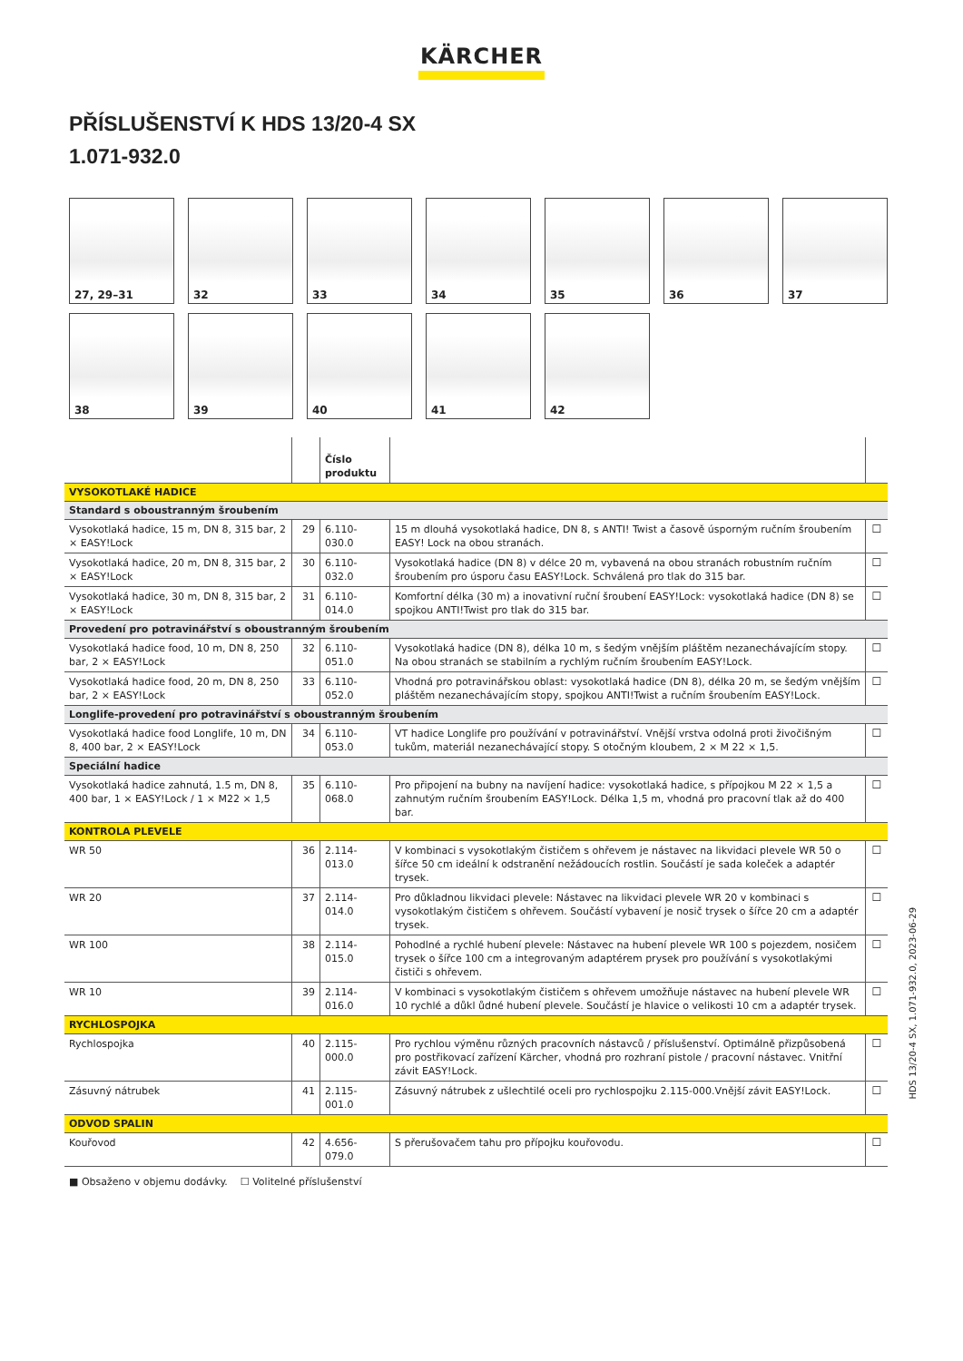KÄRCHER
PŘÍSLUŠENSTVÍ K HDS 13/20-4 SX
1.071-932.0
27, 29–31
32
33
34
35
36
37
38
39
40
41
42
| | | Číslo produktu | | |
| --- | --- | --- | --- | --- |
| VYSOKOTLAKÉ HADICE | | | | |
| Standard s oboustranným šroubením | | | | |
| Vysokotlaká hadice, 15 m, DN 8, 315 bar, 2 × EASY!Lock | 29 | 6.110-030.0 | 15 m dlouhá vysokotlaká hadice, DN 8, s ANTI! Twist a časově úsporným ručním šroubením EASY! Lock na obou stranách. | ☐ |
| Vysokotlaká hadice, 20 m, DN 8, 315 bar, 2 × EASY!Lock | 30 | 6.110-032.0 | Vysokotlaká hadice (DN 8) v délce 20 m, vybavená na obou stranách robustním ručním šroubením pro úsporu času EASY!Lock. Schválená pro tlak do 315 bar. | ☐ |
| Vysokotlaká hadice, 30 m, DN 8, 315 bar, 2 × EASY!Lock | 31 | 6.110-014.0 | Komfortní délka (30 m) a inovativní ruční šroubení EASY!Lock: vysokotlaká hadice (DN 8) se spojkou ANTI!Twist pro tlak do 315 bar. | ☐ |
| Provedení pro potravinářství s oboustranným šroubením | | | | |
| Vysokotlaká hadice food, 10 m, DN 8, 250 bar, 2 × EASY!Lock | 32 | 6.110-051.0 | Vysokotlaká hadice (DN 8), délka 10 m, s šedým vnějším pláštěm nezanechávajícím stopy. Na obou stranách se stabilním a rychlým ručním šroubením EASY!Lock. | ☐ |
| Vysokotlaká hadice food, 20 m, DN 8, 250 bar, 2 × EASY!Lock | 33 | 6.110-052.0 | Vhodná pro potravinářskou oblast: vysokotlaká hadice (DN 8), délka 20 m, se šedým vnějším pláštěm nezanechávajícím stopy, spojkou ANTI!Twist a ručním šroubením EASY!Lock. | ☐ |
| Longlife-provedení pro potravinářství s oboustranným šroubením | | | | |
| Vysokotlaká hadice food Longlife, 10 m, DN 8, 400 bar, 2 × EASY!Lock | 34 | 6.110-053.0 | VT hadice Longlife pro používání v potravinářství. Vnější vrstva odolná proti živočišným tukům, materiál nezanechávající stopy. S otočným kloubem, 2 × M 22 × 1,5. | ☐ |
| Speciální hadice | | | | |
| Vysokotlaká hadice zahnutá, 1.5 m, DN 8, 400 bar, 1 × EASY!Lock / 1 × M22 × 1,5 | 35 | 6.110-068.0 | Pro připojení na bubny na navíjení hadice: vysokotlaká hadice, s přípojkou M 22 × 1,5 a zahnutým ručním šroubením EASY!Lock. Délka 1,5 m, vhodná pro pracovní tlak až do 400 bar. | ☐ |
| KONTROLA PLEVELE | | | | |
| WR 50 | 36 | 2.114-013.0 | V kombinaci s vysokotlakým čističem s ohřevem je nástavec na likvidaci plevele WR 50 o šířce 50 cm ideální k odstranění nežádoucích rostlin. Součástí je sada koleček a adaptér trysek. | ☐ |
| WR 20 | 37 | 2.114-014.0 | Pro důkladnou likvidaci plevele: Nástavec na likvidaci plevele WR 20 v kombinaci s vysokotlakým čističem s ohřevem. Součástí vybavení je nosič trysek o šířce 20 cm a adaptér trysek. | ☐ |
| WR 100 | 38 | 2.114-015.0 | Pohodlné a rychlé hubení plevele: Nástavec na hubení plevele WR 100 s pojezdem, nosičem trysek o šířce 100 cm a integrovaným adaptérem prysek pro používání s vysokotlakými čističi s ohřevem. | ☐ |
| WR 10 | 39 | 2.114-016.0 | V kombinaci s vysokotlakým čističem s ohřevem umožňuje nástavec na hubení plevele WR 10 rychlé a důkl ůdné hubení plevele. Součástí je hlavice o velikosti 10 cm a adaptér trysek. | ☐ |
| RYCHLOSPOJKA | | | | |
| Rychlospojka | 40 | 2.115-000.0 | Pro rychlou výměnu různých pracovních nástavců / příslušenství. Optimálně přizpůsobená pro postřikovací zařízení Kärcher, vhodná pro rozhraní pistole / pracovní nástavec. Vnitřní závit EASY!Lock. | ☐ |
| Zásuvný nátrubek | 41 | 2.115-001.0 | Zásuvný nátrubek z ušlechtilé oceli pro rychlospojku 2.115-000.Vnější závit EASY!Lock. | ☐ |
| ODVOD SPALIN | | | | |
| Kouřovod | 42 | 4.656-079.0 | S přerušovačem tahu pro přípojku kouřovodu. | ☐ |
■ Obsaženo v objemu dodávky. ☐ Volitelné příslušenství
HDS 13/20-4 SX, 1.071-932.0, 2023-06-29